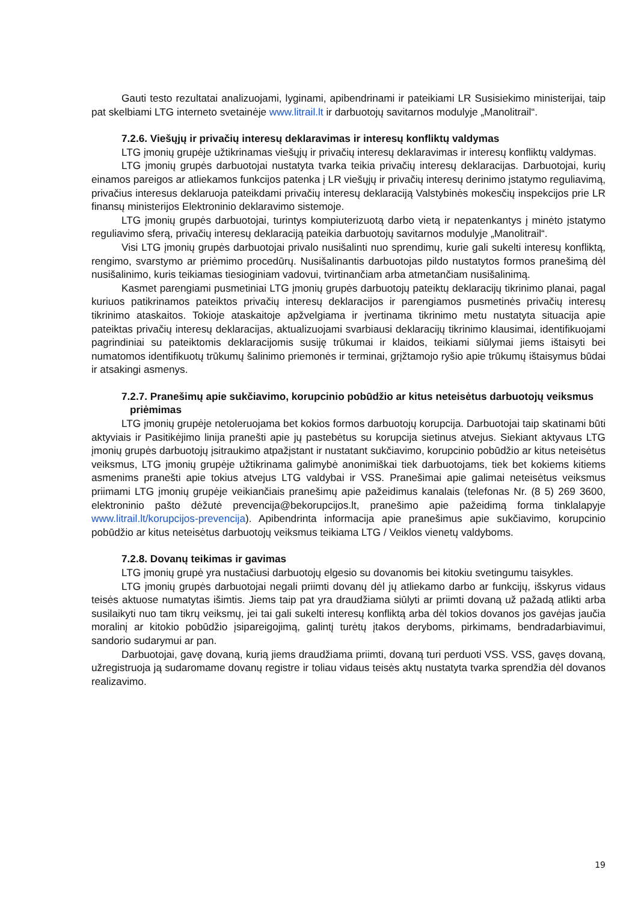Gauti testo rezultatai analizuojami, lyginami, apibendrinami ir pateikiami LR Susisiekimo ministerijai, taip pat skelbiami LTG interneto svetainėje www.litrail.lt ir darbuotojų savitarnos modulyje „Manolitrail“.
7.2.6. Viešųjų ir privačių interesų deklaravimas ir interesų konfliktų valdymas
LTG įmonių grupėje užtikrinamas viešųjų ir privačių interesų deklaravimas ir interesų konfliktų valdymas.
LTG įmonių grupės darbuotojai nustatyta tvarka teikia privačių interesų deklaracijas. Darbuotojai, kurių einamos pareigos ar atliekamos funkcijos patenka į LR viešųjų ir privačių interesų derinimo įstatymo reguliavimą, privačius interesus deklaruoja pateikdami privačių interesų deklaraciją Valstybinės mokesčių inspekcijos prie LR finansų ministerijos Elektroninio deklaravimo sistemoje.
LTG įmonių grupės darbuotojai, turintys kompiuterizuotą darbo vietą ir nepatenkantys į minėto įstatymo reguliavimo sferą, privačių interesų deklaraciją pateikia darbuotojų savitarnos modulyje „Manolitrail“.
Visi LTG įmonių grupės darbuotojai privalo nusišalinti nuo sprendimų, kurie gali sukelti interesų konfliktą, rengimo, svarstymo ar priėmimo procedūrų. Nusišalinantis darbuotojas pildo nustatytos formos pranešimą dėl nusišalinimo, kuris teikiamas tiesioginiam vadovui, tvirtinančiam arba atmetančiam nusišalinimą.
Kasmet parengiami pusmetiniai LTG įmonių grupės darbuotojų pateiktų deklaracijų tikrinimo planai, pagal kuriuos patikrinamos pateiktos privačių interesų deklaracijos ir parengiamos pusmetinės privačių interesų tikrinimo ataskaitos. Tokioje ataskaitoje apžvelgiama ir įvertinama tikrinimo metu nustatyta situacija apie pateiktas privačių interesų deklaracijas, aktualizuojami svarbiausi deklaracijų tikrinimo klausimai, identifikuojami pagrindiniai su pateiktomis deklaracijomis susiję trūkumai ir klaidos, teikiami siūlymai jiems ištaisyti bei numatomos identifikuotų trūkumų šalinimo priemonės ir terminai, grįžtamojo ryšio apie trūkumų ištaisymus būdai ir atsakingi asmenys.
7.2.7. Pranešimų apie sukčiavimo, korupcinio pobūdžio ar kitus neteisėtus darbuotojų veiksmus priėmimas
LTG įmonių grupėje netoleruojama bet kokios formos darbuotojų korupcija. Darbuotojai taip skatinami būti aktyviais ir Pasitikėjimo linija pranešti apie jų pastebėtus su korupcija sietinus atvejus. Siekiant aktyvaus LTG įmonių grupės darbuotojų įsitraukimo atpažįstant ir nustatant sukčiavimo, korupcinio pobūdžio ar kitus neteisėtus veiksmus, LTG įmonių grupėje užtikrinama galimybė anonimiškai tiek darbuotojams, tiek bet kokiems kitiems asmenims pranešti apie tokius atvejus LTG valdybai ir VSS. Pranešimai apie galimai neteisėtus veiksmus priimami LTG įmonių grupėje veikiančiais pranešimų apie pažeidimus kanalais (telefonas Nr. (8 5) 269 3600, elektroninio pašto dėžutė prevencija@bekorupcijos.lt, pranešimo apie pažeidimą forma tinklalapyje www.litrail.lt/korupcijos-prevencija). Apibendrinta informacija apie pranešimus apie sukčiavimo, korupcinio pobūdžio ar kitus neteisėtus darbuotojų veiksmus teikiama LTG / Veiklos vienetų valdyboms.
7.2.8. Dovanų teikimas ir gavimas
LTG įmonių grupė yra nustačiusi darbuotojų elgesio su dovanomis bei kitokiu svetingumu taisykles.
LTG įmonių grupės darbuotojai negali priimti dovanų dėl jų atliekamo darbo ar funkcijų, išskyrus vidaus teisės aktuose numatytas išimtis. Jiems taip pat yra draudžiama siūlyti ar priimti dovaną už pažadą atlikti arba susilaikyti nuo tam tikrų veiksmų, jei tai gali sukelti interesų konfliktą arba dėl tokios dovanos jos gavėjas jaučia moralinį ar kitokio pobūdžio įsipareigojimą, galintį turėtų įtakos deryboms, pirkimams, bendradarbiavimui, sandorio sudarymui ar pan.
Darbuotojai, gavę dovaną, kurią jiems draudžiama priimti, dovaną turi perduoti VSS. VSS, gavęs dovaną, užregistruoja ją sudaromame dovanų registre ir toliau vidaus teisės aktų nustatyta tvarka sprendžia dėl dovanos realizavimo.
19